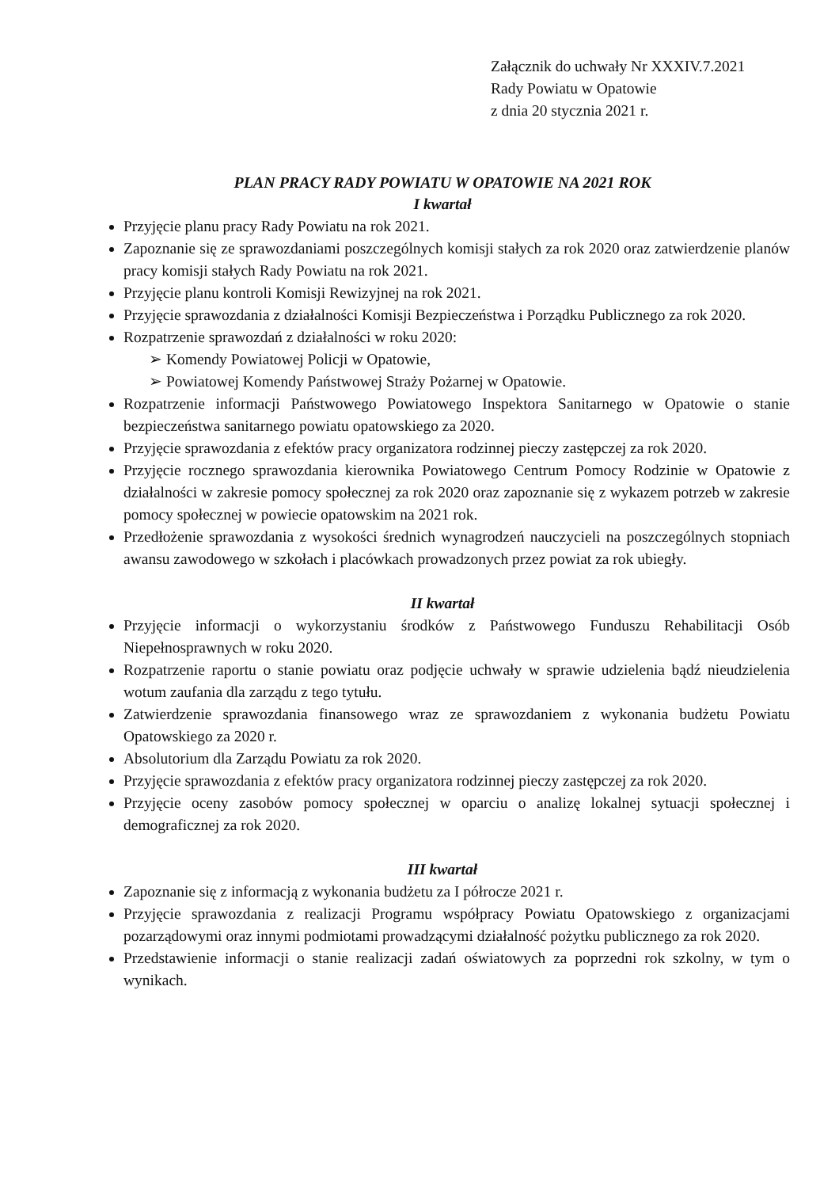Załącznik do uchwały Nr XXXIV.7.2021
Rady Powiatu w Opatowie
z dnia 20 stycznia 2021 r.
PLAN PRACY RADY POWIATU W OPATOWIE NA 2021 ROK
I kwartał
Przyjęcie planu pracy Rady Powiatu na rok 2021.
Zapoznanie się ze sprawozdaniami poszczególnych komisji stałych za rok 2020 oraz zatwierdzenie planów pracy komisji stałych Rady Powiatu na rok 2021.
Przyjęcie planu kontroli Komisji Rewizyjnej na rok 2021.
Przyjęcie sprawozdania z działalności Komisji Bezpieczeństwa i Porządku Publicznego za rok 2020.
Rozpatrzenie sprawozdań z działalności w roku 2020:
➢ Komendy Powiatowej Policji w Opatowie,
➢ Powiatowej Komendy Państwowej Straży Pożarnej w Opatowie.
Rozpatrzenie informacji Państwowego Powiatowego Inspektora Sanitarnego w Opatowie o stanie bezpieczeństwa sanitarnego powiatu opatowskiego za 2020.
Przyjęcie sprawozdania z efektów pracy organizatora rodzinnej pieczy zastępczej za rok 2020.
Przyjęcie rocznego sprawozdania kierownika Powiatowego Centrum Pomocy Rodzinie w Opatowie z działalności w zakresie pomocy społecznej za rok 2020 oraz zapoznanie się z wykazem potrzeb w zakresie pomocy społecznej w powiecie opatowskim na 2021 rok.
Przedłożenie sprawozdania z wysokości średnich wynagrodzeń nauczycieli na poszczególnych stopniach awansu zawodowego w szkołach i placówkach prowadzonych przez powiat za rok ubiegły.
II kwartał
Przyjęcie informacji o wykorzystaniu środków z Państwowego Funduszu Rehabilitacji Osób Niepełnosprawnych w roku 2020.
Rozpatrzenie raportu o stanie powiatu oraz podjęcie uchwały w sprawie udzielenia bądź nieudzielenia wotum zaufania dla zarządu z tego tytułu.
Zatwierdzenie sprawozdania finansowego wraz ze sprawozdaniem z wykonania budżetu Powiatu Opatowskiego za 2020 r.
Absolutorium dla Zarządu Powiatu za rok 2020.
Przyjęcie sprawozdania z efektów pracy organizatora rodzinnej pieczy zastępczej za rok 2020.
Przyjęcie oceny zasobów pomocy społecznej w oparciu o analizę lokalnej sytuacji społecznej i demograficznej za rok 2020.
III kwartał
Zapoznanie się z informacją z wykonania budżetu za I półrocze 2021 r.
Przyjęcie sprawozdania z realizacji Programu współpracy Powiatu Opatowskiego z organizacjami pozarządowymi oraz innymi podmiotami prowadzącymi działalność pożytku publicznego za rok 2020.
Przedstawienie informacji o stanie realizacji zadań oświatowych za poprzedni rok szkolny, w tym o wynikach.